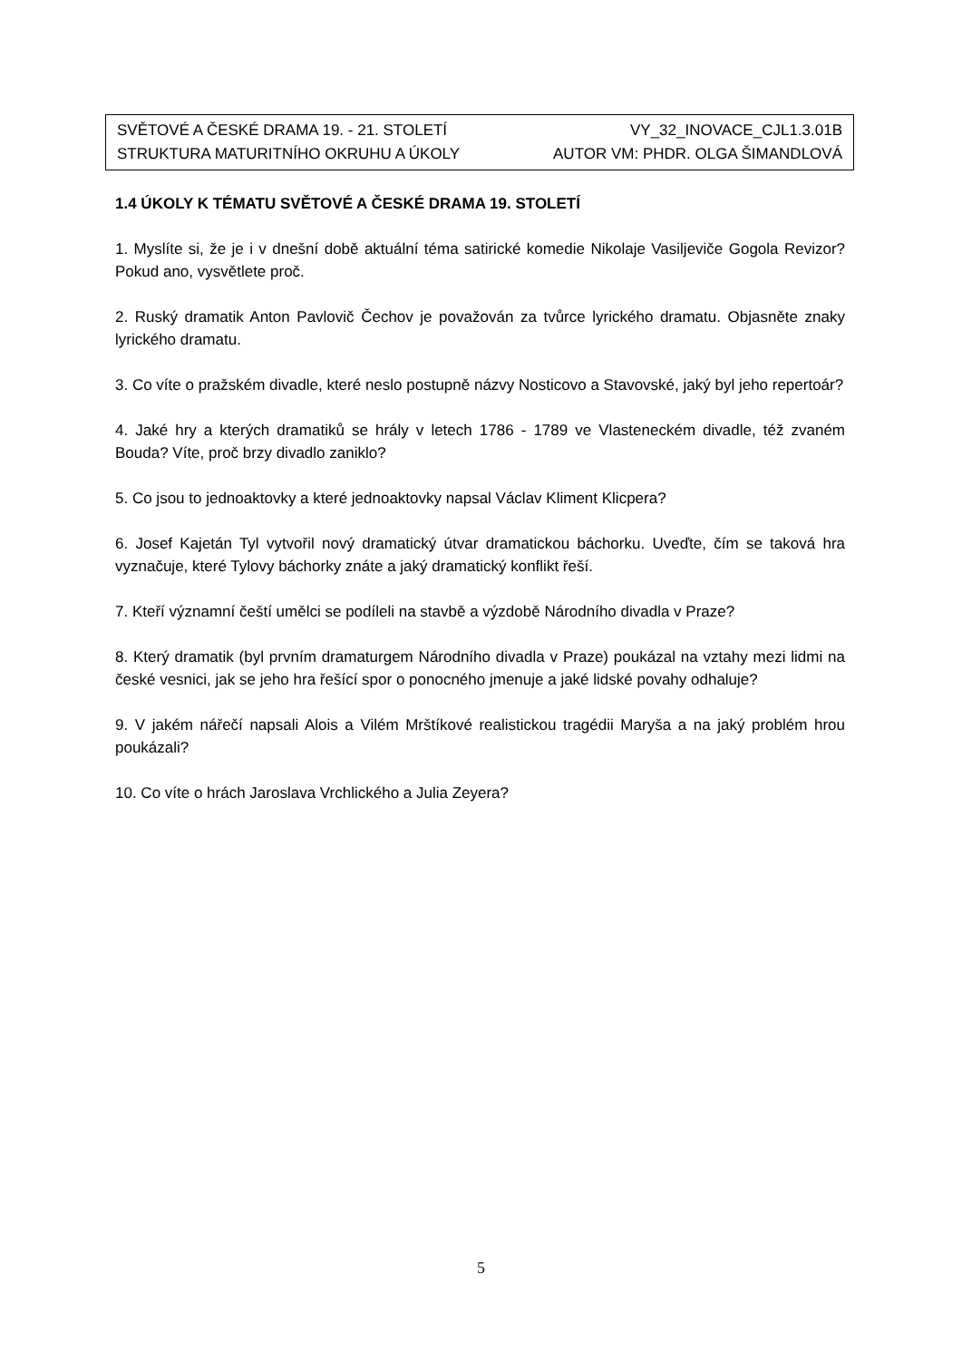SVĚTOVÉ A ČESKÉ DRAMA 19. - 21. STOLETÍ VY_32_INOVACE_CJL1.3.01B
STRUKTURA MATURITNÍHO OKRUHU A ÚKOLY AUTOR VM: PHDR. OLGA ŠIMANDLOVÁ
1.4 ÚKOLY K TÉMATU SVĚTOVÉ A ČESKÉ DRAMA 19. STOLETÍ
1. Myslíte si, že je i v dnešní době aktuální téma satirické komedie Nikolaje Vasiljeviče Gogola Revizor? Pokud ano, vysvětlete proč.
2. Ruský dramatik Anton Pavlovič Čechov je považován za tvůrce lyrického dramatu. Objasněte znaky lyrického dramatu.
3. Co víte o pražském divadle, které neslo postupně názvy Nosticovo a Stavovské, jaký byl jeho repertoár?
4. Jaké hry a kterých dramatiků se hrály v letech 1786 - 1789 ve Vlasteneckém divadle, též zvaném Bouda? Víte, proč brzy divadlo zaniklo?
5. Co jsou to jednoaktovky a které jednoaktovky napsal Václav Kliment Klicpera?
6. Josef Kajetán Tyl vytvořil nový dramatický útvar dramatickou báchorku. Uveďte, čím se taková hra vyznačuje, které Tylovy báchorky znáte a jaký dramatický konflikt řeší.
7. Kteří významní čeští umělci se podíleli na stavbě a výzdobě Národního divadla v Praze?
8. Který dramatik (byl prvním dramaturgem Národního divadla v Praze) poukázal na vztahy mezi lidmi na české vesnici, jak se jeho hra řešící spor o ponocného jmenuje a jaké lidské povahy odhaluje?
9. V jakém nářečí napsali Alois a Vilém Mrštíkové realistickou tragédii Maryša a na jaký problém hrou poukázali?
10. Co víte o hrách Jaroslava Vrchlického a Julia Zeyera?
5